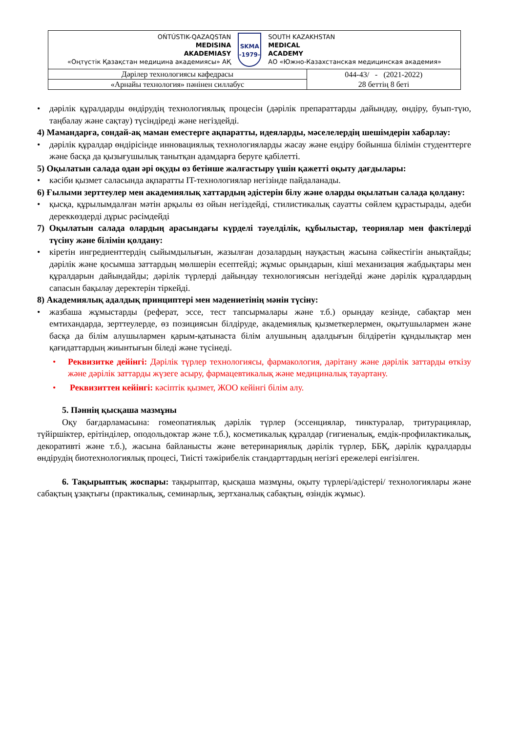| OŃTÚSTIK-QAZAQSTAN MEDISINA AKADEMIASY «Оңтүстік Қазақстан медицина академиясы» АҚ SKMA -1979- SOUTH KAZAKHSTAN MEDICAL ACADEMY АО «Южно-Казахстанская медицинская академия» | |
| Дәрілер технологиясы кафедрасы | 044-43/ - (2021-2022) 28 беттің 8 беті |
| «Арнайы технология» пәнінен силлабус | |
• дәрілік құралдарды өндірудің технологиялық процесін (дәрілік препараттарды дайындау, өндіру, буып-түю, таңбалау және сақтау) түсіндіреді және негіздейді.
4) Мамандарға, сондай-ақ маман еместерге ақпаратты, идеяларды, мәселелердің шешімдерін хабарлау:
• дәрілік құралдар өндірісінде инновациялық технологияларды жасау және ендіру бойынша білімін студенттерге және басқа да қызығушылық танытқан адамдарға беруге қабілетті.
5) Оқылатын салада одан әрі оқуды өз бетінше жалғастыру үшін қажетті оқыту дағдылары:
• кәсіби қызмет саласында ақпаратты IT-технологиялар негізінде пайдаланады.
6) Ғылыми зерттеулер мен академиялық хаттардың әдістерін білу және оларды оқылатын салада қолдану:
• қысқа, құрылымдалған мәтін арқылы өз ойын негіздейді, стилистикалық сауатты сөйлем құрастырады, әдеби дереккөздерді дұрыс рәсімдейді
7) Оқылатын салада олардың арасындағы күрделі тәуелділік, құбылыстар, теориялар мен фактілерді түсіну және білімін қолдану:
• кіретін ингредиенттердің сыйымдылығын, жазылған дозалардың науқастың жасына сәйкестігін анықтайды; дәрілік және қосымша заттардың мөлшерін есептейді; жұмыс орындарын, кіші механизация жабдықтары мен құралдарын дайындайды; дәрілік түрлерді дайындау технологиясын негіздейді және дәрілік құралдардың сапасын бақылау деректерін тіркейді.
8) Академиялық адалдық принциптері мен мәдениетінің мәнін түсіну:
• жазбаша жұмыстарды (реферат, эссе, тест тапсырмалары және т.б.) орындау кезінде, сабақтар мен емтихандарда, зерттеулерде, өз позициясын білдіруде, академиялық қызметкерлермен, оқытушылармен және басқа да білім алушылармен қарым-қатынаста білім алушының адалдығын білдіретін құндылықтар мен қағидаттардың жиынтығын біледі және түсінеді.
• Реквизитке дейінгі: Дәрілік түрлер технологиясы, фармакология, дәрітану және дәрілік заттарды өткізу және дәрілік заттарды жүзеге асыру, фармацевтикалық және медициналық тауартану.
• Реквизиттен кейінгі: кәсіптік қызмет, ЖОО кейінгі білім алу.
5. Пәннің қысқаша мазмұны
Оқу бағдарламасына: гомеопатиялық дәрілік түрлер (эссенциялар, тинктуралар, тритурациялар, түйіршіктер, ерітінділер, оподольдоктар және т.б.), косметикалық құралдар (гигиеналық, емдік-профилактикалық, декоративті және т.б.), жасына байланысты және ветеринариялық дәрілік түрлер, ББҚ, дәрілік құралдарды өндірудің биотехнологиялық процесі, Тиісті тәжірибелік стандарттардың негізгі ережелері енгізілген.
6. Тақырыптық жоспары: тақырыптар, қысқаша мазмұны, оқыту түрлері/әдістері/ технологиялары және сабақтың ұзақтығы (практикалық, семинарлық, зертханалық сабақтың, өзіндік жұмыс).